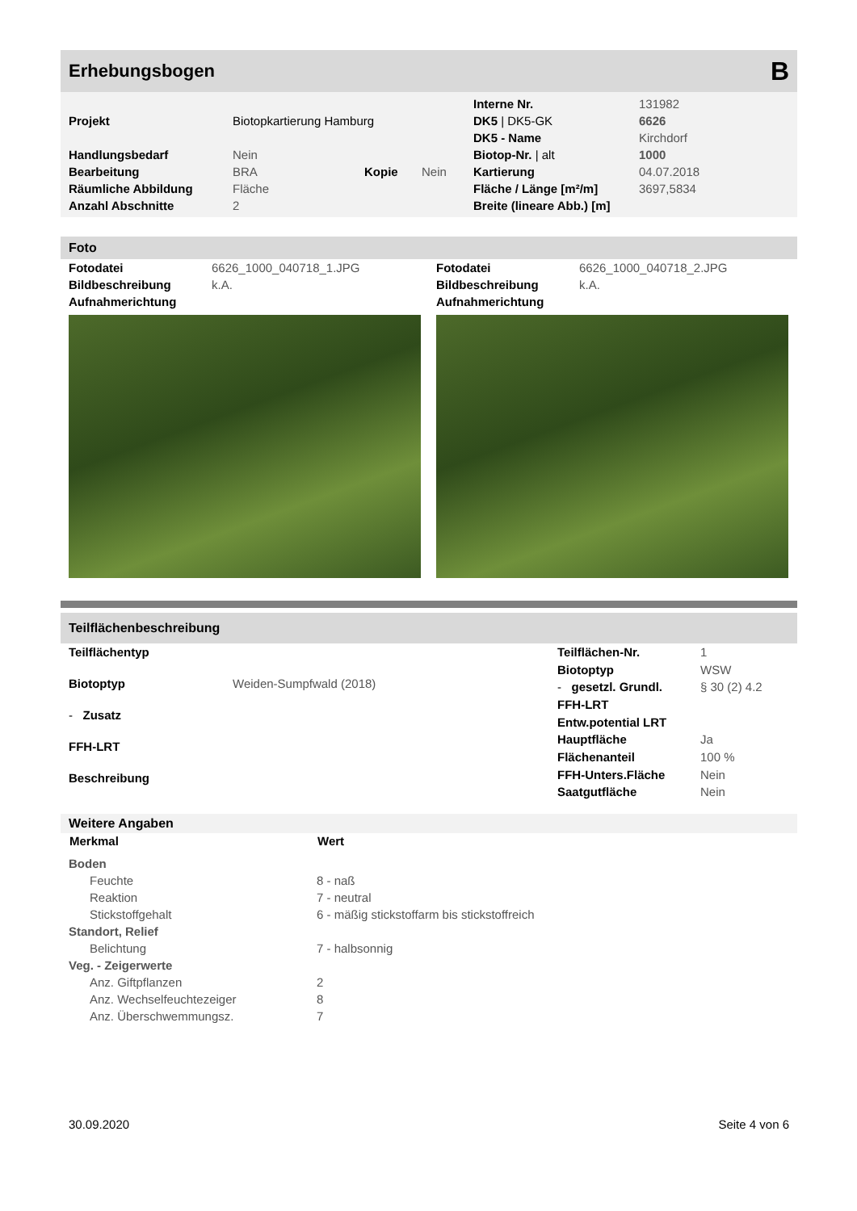Erhebungsbogen B
| | | | | Interne Nr. | 131982 |
| Projekt | Biotopkartierung Hamburg | | | DK5 / DK5-GK | 6626 |
| | | | | DK5 - Name | Kirchdorf |
| Handlungsbedarf | Nein | | | Biotop-Nr. / alt | 1000 |
| Bearbeitung | BRA | Kopie | Nein | Kartierung | 04.07.2018 |
| Räumliche Abbildung | Fläche | | | Fläche / Länge [m²/m] | 3697,5834 |
| Anzahl Abschnitte | 2 | | | Breite (lineare Abb.) [m] | |
Foto
| Fotodatei | 6626_1000_040718_1.JPG |
| Bildbeschreibung | k.A. |
| Aufnahmerichtung | |
| Fotodatei | 6626_1000_040718_2.JPG |
| Bildbeschreibung | k.A. |
| Aufnahmerichtung | |
Teilflächenbeschreibung
| Teilflächentyp | |
| Biotoptyp | Weiden-Sumpfwald (2018) |
| - Zusatz | |
| FFH-LRT | |
| Beschreibung | |
| Teilflächen-Nr. | 1 |
| Biotoptyp | WSW |
| - gesetzl. Grundl. | § 30 (2) 4.2 |
| FFH-LRT | |
| Entw.potential LRT | |
| Hauptfläche | Ja |
| Flächenanteil | 100 % |
| FFH-Unters.Fläche | Nein |
| Saatgutfläche | Nein |
Weitere Angaben
| Merkmal | Wert |
| --- | --- |
| Boden | |
| Feuchte | 8 - naß |
| Reaktion | 7 - neutral |
| Stickstoffgehalt | 6 - mäßig stickstoffarm bis stickstoffreich |
| Standort, Relief | |
| Belichtung | 7 - halbsonnig |
| Veg. - Zeigerwerte | |
| Anz. Giftpflanzen | 2 |
| Anz. Wechselfeuchtezeiger | 8 |
| Anz. Überschwemmungsz. | 7 |
30.09.2020 Seite 4 von 6